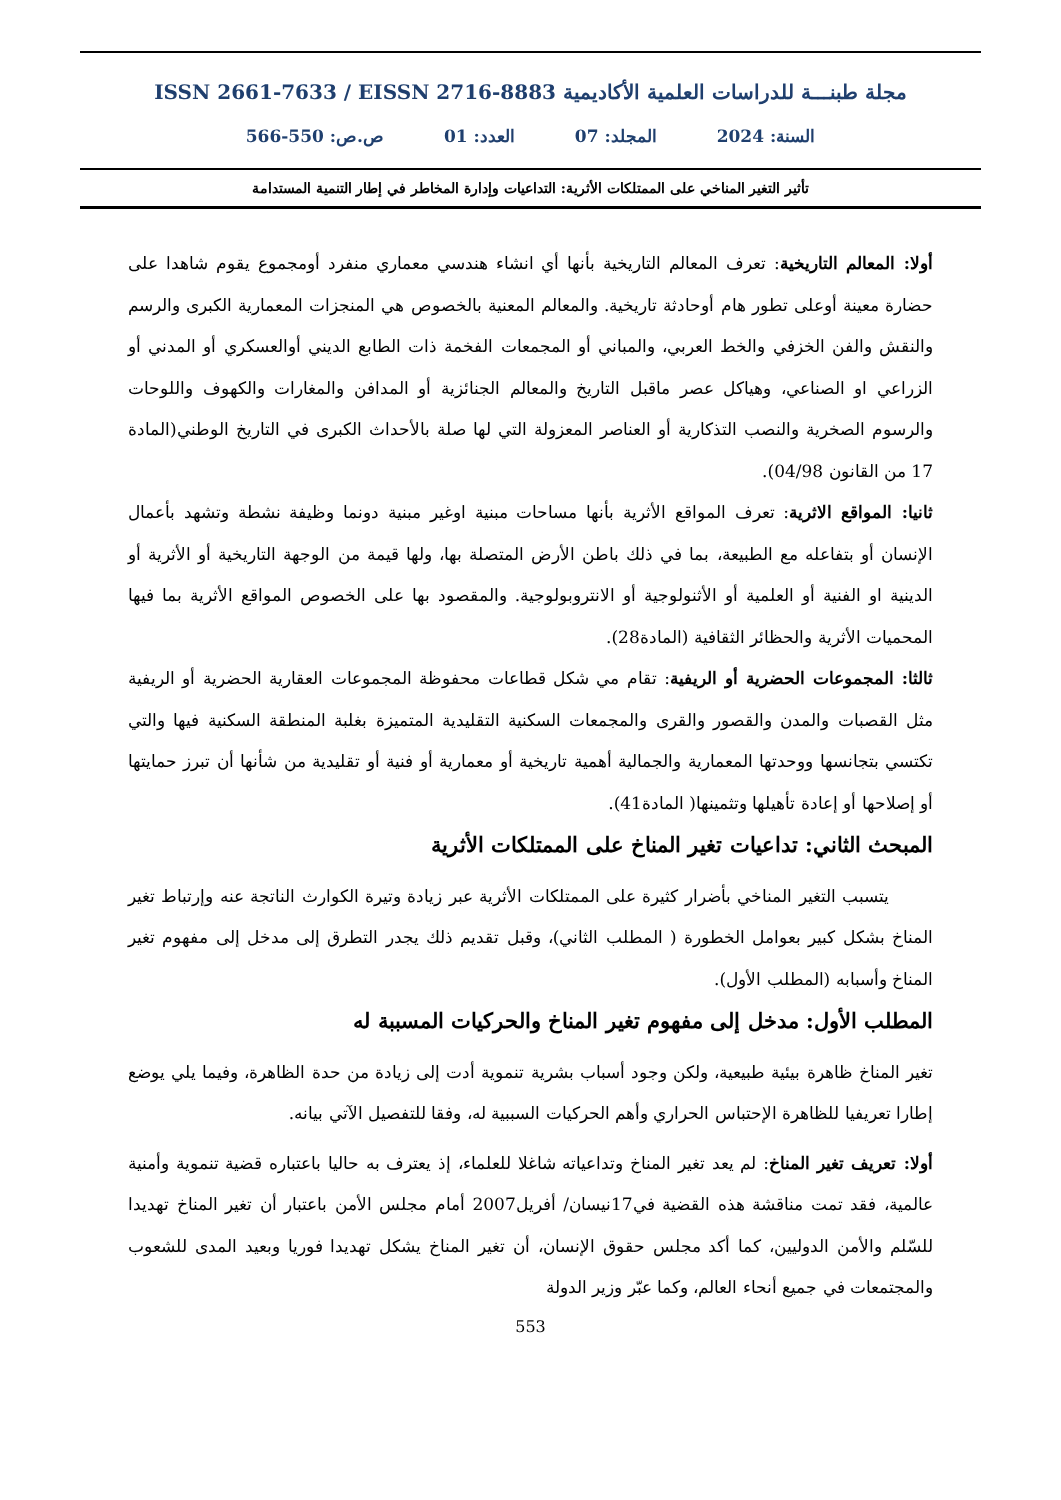مجلة طبنـــة للدراسات العلمية الأكاديمية ISSN 2661-7633 / EISSN 2716-8883
السنة: 2024 المجلد: 07 العدد: 01 ص.ص: 550-566
تأثير التغير المناخي على الممتلكات الأثرية: التداعيات وإدارة المخاطر في إطار التنمية المستدامة
أولا: المعالم التاريخية: تعرف المعالم التاريخية بأنها أي انشاء هندسي معماري منفرد أومجموع يقوم شاهدا على حضارة معينة أوعلى تطور هام أوحادثة تاريخية. والمعالم المعنية بالخصوص هي المنجزات المعمارية الكبرى والرسم والنقش والفن الخزفي والخط العربي، والمباني أو المجمعات الفخمة ذات الطابع الديني أوالعسكري أو المدني أو الزراعي او الصناعي، وهياكل عصر ماقبل التاريخ والمعالم الجنائزية أو المدافن والمغارات والكهوف واللوحات والرسوم الصخرية والنصب التذكارية أو العناصر المعزولة التي لها صلة بالأحداث الكبرى في التاريخ الوطني(المادة 17 من القانون 04/98).
ثانيا: المواقع الاثرية: تعرف المواقع الأثرية بأنها مساحات مبنية اوغير مبنية دونما وظيفة نشطة وتشهد بأعمال الإنسان أو بتفاعله مع الطبيعة، بما في ذلك باطن الأرض المتصلة بها، ولها قيمة من الوجهة التاريخية أو الأثرية أو الدينية او الفنية أو العلمية أو الأثنولوجية أو الانتروبولوجية. والمقصود بها على الخصوص المواقع الأثرية بما فيها المحميات الأثرية والحظائر الثقافية (المادة28).
ثالثا: المجموعات الحضرية أو الريفية: تقام مي شكل قطاعات محفوظة المجموعات العقارية الحضرية أو الريفية مثل القصبات والمدن والقصور والقرى والمجمعات السكنية التقليدية المتميزة بغلبة المنطقة السكنية فيها والتي تكتسي بتجانسها ووحدتها المعمارية والجمالية أهمية تاريخية أو معمارية أو فنية أو تقليدية من شأنها أن تبرز حمايتها أو إصلاحها أو إعادة تأهيلها وتثمينها( المادة41).
المبحث الثاني: تداعيات تغير المناخ على الممتلكات الأثرية
يتسبب التغير المناخي بأضرار كثيرة على الممتلكات الأثرية عبر زيادة وتيرة الكوارث الناتجة عنه وإرتباط تغير المناخ بشكل كبير بعوامل الخطورة ( المطلب الثاني)، وقبل تقديم ذلك يجدر التطرق إلى مدخل إلى مفهوم تغير المناخ وأسبابه (المطلب الأول).
المطلب الأول: مدخل إلى مفهوم تغير المناخ والحركيات المسببة له
تغير المناخ ظاهرة بيئية طبيعية، ولكن وجود أسباب بشرية تنموية أدت إلى زيادة من حدة الظاهرة، وفيما يلي يوضع إطارا تعريفيا للظاهرة الإحتباس الحراري وأهم الحركيات السببية له، وفقا للتفصيل الآتي بيانه.
أولا: تعريف تغير المناخ: لم يعد تغير المناخ وتداعياته شاغلا للعلماء، إذ يعترف به حاليا باعتباره قضية تنموية وأمنية عالمية، فقد تمت مناقشة هذه القضية في17نيسان/ أفريل2007 أمام مجلس الأمن باعتبار أن تغير المناخ تهديدا للسّلم والأمن الدوليين، كما أكد مجلس حقوق الإنسان، أن تغير المناخ يشكل تهديدا فوريا وبعيد المدى للشعوب والمجتمعات في جميع أنحاء العالم، وكما عبّر وزير الدولة
553